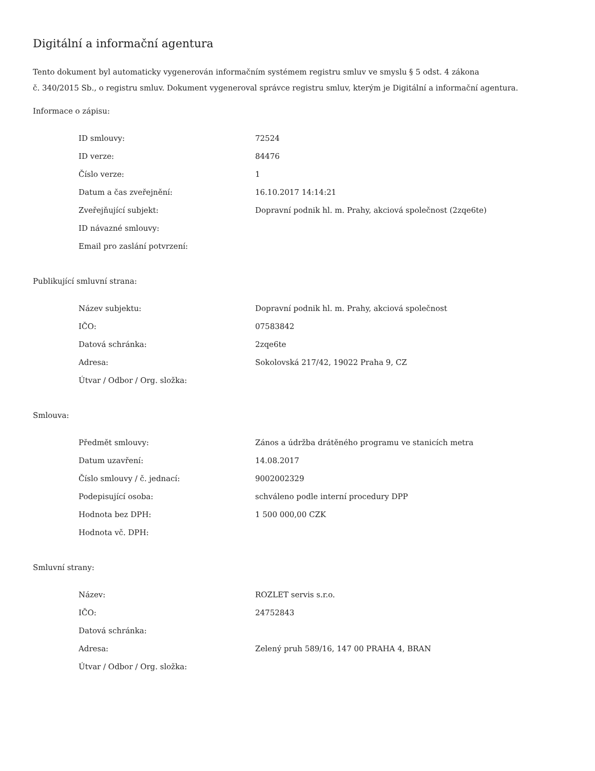Digitální a informační agentura
Tento dokument byl automaticky vygenerován informačním systémem registru smluv ve smyslu § 5 odst. 4 zákona
č. 340/2015 Sb., o registru smluv. Dokument vygeneroval správce registru smluv, kterým je Digitální a informační agentura.
Informace o zápisu:
| ID smlouvy: | 72524 |
| ID verze: | 84476 |
| Číslo verze: | 1 |
| Datum a čas zveřejnění: | 16.10.2017 14:14:21 |
| Zveřejňující subjekt: | Dopravní podnik hl. m. Prahy, akciová společnost (2zqe6te) |
| ID návazné smlouvy: | |
| Email pro zaslání potvrzení: | |
Publikující smluvní strana:
| Název subjektu: | Dopravní podnik hl. m. Prahy, akciová společnost |
| IČO: | 07583842 |
| Datová schránka: | 2zqe6te |
| Adresa: | Sokolovská 217/42, 19022 Praha 9, CZ |
| Útvar / Odbor / Org. složka: | |
Smlouva:
| Předmět smlouvy: | Zános a údržba drátěného programu ve stanicích metra |
| Datum uzavření: | 14.08.2017 |
| Číslo smlouvy / č. jednací: | 9002002329 |
| Podepisující osoba: | schváleno podle interní procedury DPP |
| Hodnota bez DPH: | 1 500 000,00 CZK |
| Hodnota vč. DPH: | |
Smluvní strany:
| Název: | ROZLET servis s.r.o. |
| IČO: | 24752843 |
| Datová schránka: | |
| Adresa: | Zelený pruh 589/16, 147 00 PRAHA 4, BRAN |
| Útvar / Odbor / Org. složka: | |